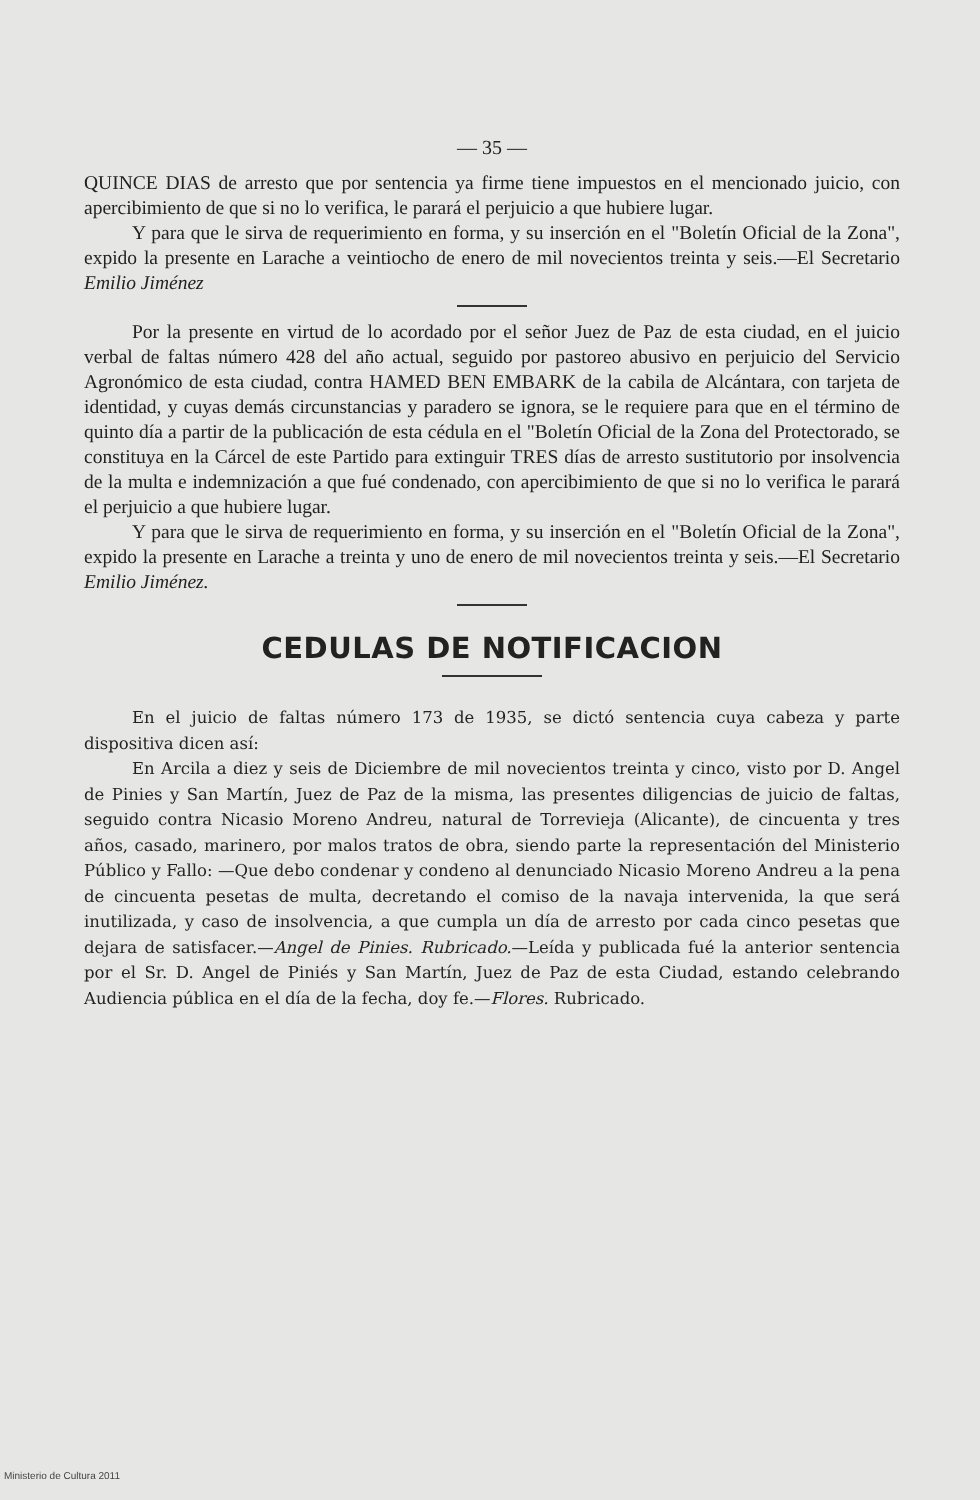— 35 —
QUINCE DIAS de arresto que por sentencia ya firme tiene impuestos en el mencionado juicio, con apercibimiento de que si no lo verifica, le parará el perjuicio a que hubiere lugar.
Y para que le sirva de requerimiento en forma, y su inserción en el "Boletín Oficial de la Zona", expido la presente en Larache a veintiocho de enero de mil novecientos treinta y seis.—El Secretario Emilio Jiménez
Por la presente en virtud de lo acordado por el señor Juez de Paz de esta ciudad, en el juicio verbal de faltas número 428 del año actual, seguido por pastoreo abusivo en perjuicio del Servicio Agronómico de esta ciudad, contra HAMED BEN EMBARK de la cabila de Alcántara, con tarjeta de identidad, y cuyas demás circunstancias y paradero se ignora, se le requiere para que en el término de quinto día a partir de la publicación de esta cédula en el "Boletín Oficial de la Zona del Protectorado, se constituya en la Cárcel de este Partido para extinguir TRES días de arresto sustitutorio por insolvencia de la multa e indemnización a que fué condenado, con apercibimiento de que si no lo verifica le parará el perjuicio a que hubiere lugar.
Y para que le sirva de requerimiento en forma, y su inserción en el "Boletín Oficial de la Zona", expido la presente en Larache a treinta y uno de enero de mil novecientos treinta y seis.—El Secretario Emilio Jiménez.
CEDULAS DE NOTIFICACION
En el juicio de faltas número 173 de 1935, se dictó sentencia cuya cabeza y parte dispositiva dicen así:
En Arcila a diez y seis de Diciembre de mil novecientos treinta y cinco, visto por D. Angel de Pinies y San Martín, Juez de Paz de la misma, las presentes diligencias de juicio de faltas, seguido contra Nicasio Moreno Andreu, natural de Torrevieja (Alicante), de cincuenta y tres años, casado, marinero, por malos tratos de obra, siendo parte la representación del Ministerio Público y Fallo: —Que debo condenar y condeno al denunciado Nicasio Moreno Andreu a la pena de cincuenta pesetas de multa, decretando el comiso de la navaja intervenida, la que será inutilizada, y caso de insolvencia, a que cumpla un día de arresto por cada cinco pesetas que dejara de satisfacer.—Angel de Pinies. Rubricado.—Leída y publicada fué la anterior sentencia por el Sr. D. Angel de Piniés y San Martín, Juez de Paz de esta Ciudad, estando celebrando Audiencia pública en el día de la fecha, doy fe.—Flores. Rubricado.
Ministerio de Cultura 2011